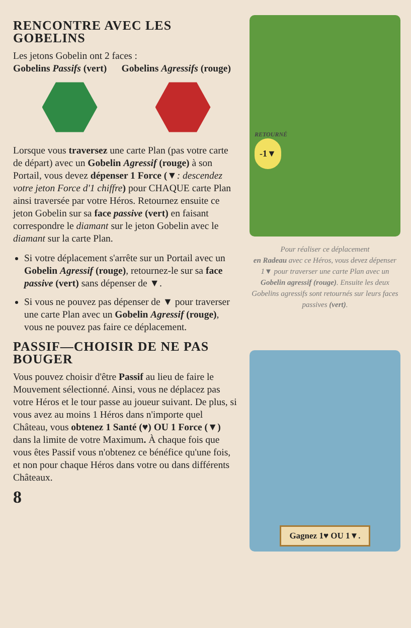RENCONTRE AVEC LES GOBELINS
Les jetons Gobelin ont 2 faces :
Gobelins Passifs (vert) Gobelins Agressifs (rouge)
Lorsque vous traversez une carte Plan (pas votre carte de départ) avec un Gobelin Agressif (rouge) à son Portail, vous devez dépenser 1 Force (▼: descendez votre jeton Force d'1 chiffre) pour CHAQUE carte Plan ainsi traversée par votre Héros. Retournez ensuite ce jeton Gobelin sur sa face passive (vert) en faisant correspondre le diamant sur le jeton Gobelin avec le diamant sur la carte Plan.
Si votre déplacement s'arrête sur un Portail avec un Gobelin Agressif (rouge), retournez-le sur sa face passive (vert) sans dépenser de ▼.
Si vous ne pouvez pas dépenser de ▼ pour traverser une carte Plan avec un Gobelin Agressif (rouge), vous ne pouvez pas faire ce déplacement.
PASSIF—CHOISIR DE NE PAS BOUGER
Vous pouvez choisir d'être Passif au lieu de faire le Mouvement sélectionné. Ainsi, vous ne déplacez pas votre Héros et le tour passe au joueur suivant. De plus, si vous avez au moins 1 Héros dans n'importe quel Château, vous obtenez 1 Santé (♥) OU 1 Force (▼) dans la limite de votre Maximum. À chaque fois que vous êtes Passif vous n'obtenez ce bénéfice qu'une fois, et non pour chaque Héros dans votre ou dans différents Châteaux.
8
RETOURNÉ
-1▼
Pour réaliser ce déplacement
en Radeau avec ce Héros, vous devez dépenser 1▼ pour traverser une carte Plan avec un Gobelin agressif (rouge). Ensuite les deux Gobelins agressifs sont retournés sur leurs faces passives (vert).
Gagnez 1♥ OU 1▼.